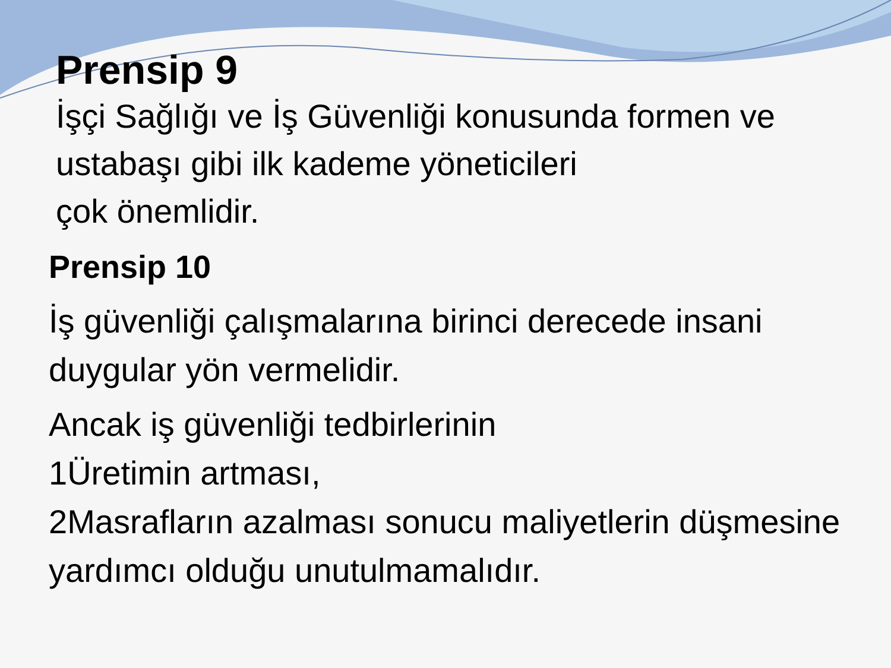Prensip 9
İşçi Sağlığı ve İş Güvenliği konusunda formen ve
ustabaşı gibi ilk kademe yöneticileri
çok önemlidir.
Prensip 10
İş güvenliği çalışmalarına birinci derecede insani duygular yön vermelidir.
Ancak iş güvenliği tedbirlerinin
1Üretimin artması,
2Masrafların azalması sonucu maliyetlerin düşmesine yardımcı olduğu unutulmamalıdır.